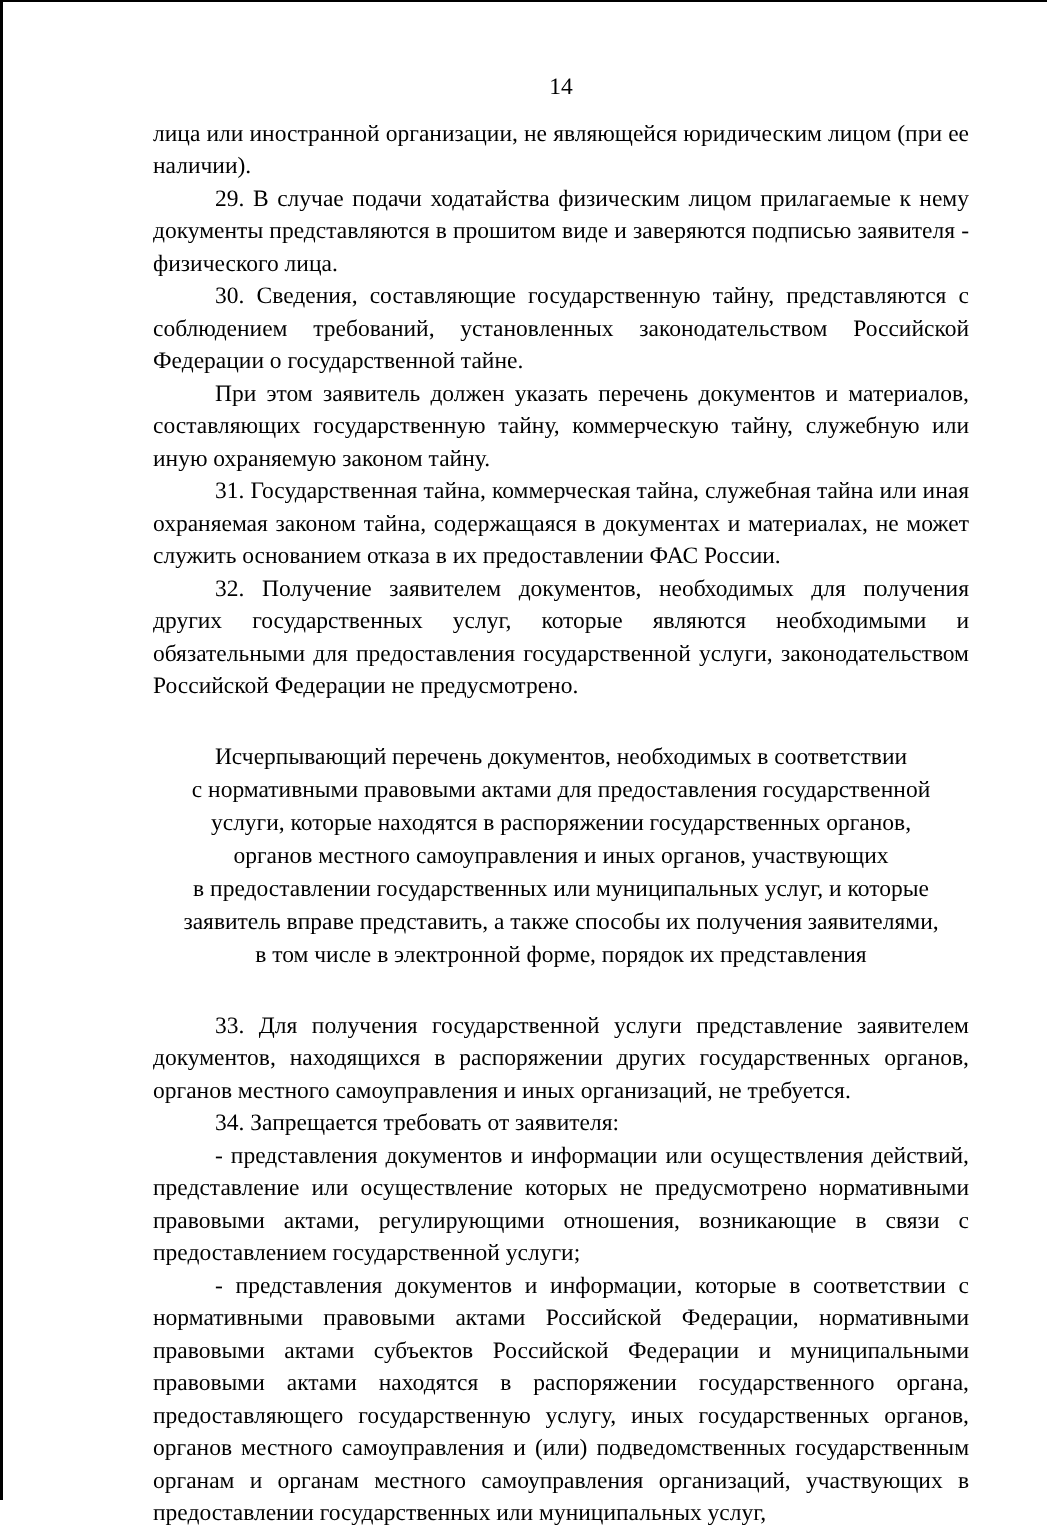14
лица или иностранной организации, не являющейся юридическим лицом (при ее наличии).
29. В случае подачи ходатайства физическим лицом прилагаемые к нему документы представляются в прошитом виде и заверяются подписью заявителя - физического лица.
30. Сведения, составляющие государственную тайну, представляются с соблюдением требований, установленных законодательством Российской Федерации о государственной тайне.
При этом заявитель должен указать перечень документов и материалов, составляющих государственную тайну, коммерческую тайну, служебную или иную охраняемую законом тайну.
31. Государственная тайна, коммерческая тайна, служебная тайна или иная охраняемая законом тайна, содержащаяся в документах и материалах, не может служить основанием отказа в их предоставлении ФАС России.
32. Получение заявителем документов, необходимых для получения других государственных услуг, которые являются необходимыми и обязательными для предоставления государственной услуги, законодательством Российской Федерации не предусмотрено.
Исчерпывающий перечень документов, необходимых в соответствии
с нормативными правовыми актами для предоставления государственной
услуги, которые находятся в распоряжении государственных органов,
органов местного самоуправления и иных органов, участвующих
в предоставлении государственных или муниципальных услуг, и которые
заявитель вправе представить, а также способы их получения заявителями,
в том числе в электронной форме, порядок их представления
33. Для получения государственной услуги представление заявителем документов, находящихся в распоряжении других государственных органов, органов местного самоуправления и иных организаций, не требуется.
34. Запрещается требовать от заявителя:
- представления документов и информации или осуществления действий, представление или осуществление которых не предусмотрено нормативными правовыми актами, регулирующими отношения, возникающие в связи с предоставлением государственной услуги;
- представления документов и информации, которые в соответствии с нормативными правовыми актами Российской Федерации, нормативными правовыми актами субъектов Российской Федерации и муниципальными правовыми актами находятся в распоряжении государственного органа, предоставляющего государственную услугу, иных государственных органов, органов местного самоуправления и (или) подведомственных государственным органам и органам местного самоуправления организаций, участвующих в предоставлении государственных или муниципальных услуг,